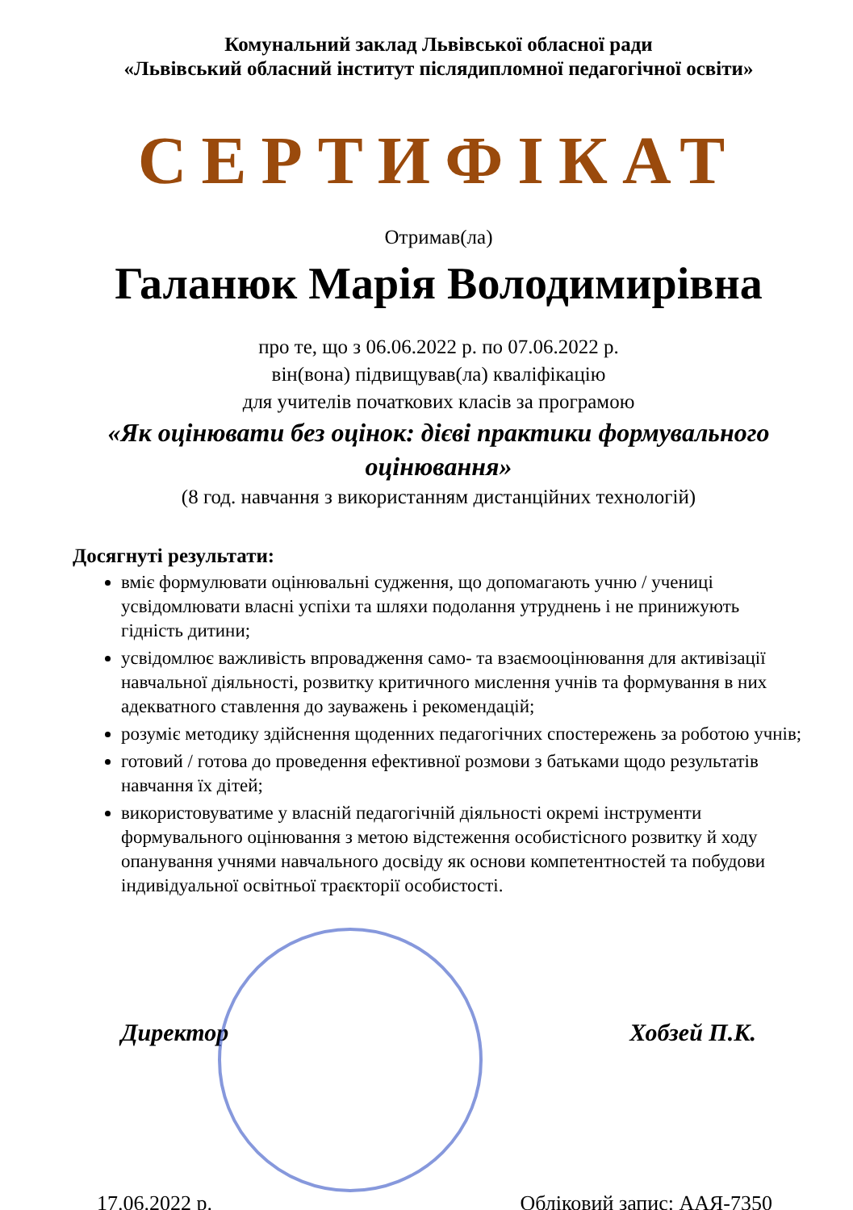Комунальний заклад Львівської обласної ради
«Львівський обласний інститут післядипломної педагогічної освіти»
СЕРТИФІКАТ
Отримав(ла)
Галанюк Марія Володимирівна
про те, що з 06.06.2022 р. по 07.06.2022 р.
він(вона) підвищував(ла) кваліфікацію
для учителів початкових класів за програмою
«Як оцінювати без оцінок: дієві практики формувального оцінювання»
(8 год. навчання з використанням дистанційних технологій)
Досягнуті результати:
вміє формулювати оцінювальні судження, що допомагають учню / учениці усвідомлювати власні успіхи та шляхи подолання утруднень і не принижують гідність дитини;
усвідомлює важливість впровадження само- та взаємооцінювання для активізації навчальної діяльності, розвитку критичного мислення учнів та формування в них адекватного ставлення до зауважень і рекомендацій;
розуміє методику здійснення щоденних педагогічних спостережень за роботою учнів;
готовий / готова до проведення ефективної розмови з батьками щодо результатів навчання їх дітей;
використовуватиме у власній педагогічній діяльності окремі інструменти формувального оцінювання з метою відстеження особистісного розвитку й ходу опанування учнями навчального досвіду як основи компетентностей та побудови індивідуальної освітньої траєкторії особистості.
Директор Хобзей П.К.
17.06.2022 р. Обліковий запис: ААЯ-7350